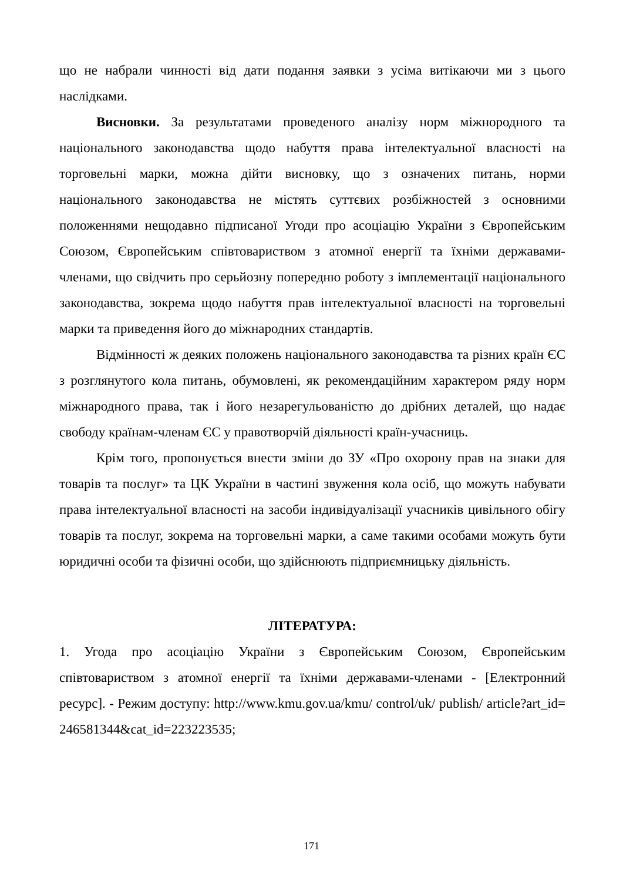що не набрали чинності від дати подання заявки з усіма витікаючи ми з цього наслідками.
Висновки. За результатами проведеного аналізу норм міжнородного та національного законодавства щодо набуття права інтелектуальної власності на торговельні марки, можна дійти висновку, що з означених питань, норми національного законодавства не містять суттєвих розбіжностей з основними положеннями нещодавно підписаної Угоди про асоціацію України з Європейським Союзом, Європейським співтовариством з атомної енергії та їхніми державами-членами, що свідчить про серьйозну попередню роботу з імплементації національного законодавства, зокрема щодо набуття прав інтелектуальної власності на торговельні марки та приведення його до міжнародних стандартів.
Відмінності ж деяких положень національного законодавства та різних країн ЄС з розглянутого кола питань, обумовлені, як рекомендаційним характером ряду норм міжнародного права, так і його незарегульованістю до дрібних деталей, що надає свободу країнам-членам ЄС у правотворчій діяльності країн-учасниць.
Крім того, пропонується внести зміни до ЗУ «Про охорону прав на знаки для товарів та послуг» та ЦК України в частині звуження кола осіб, що можуть набувати права інтелектуальної власності на засоби індивідуалізації учасників цивільного обігу товарів та послуг, зокрема на торговельні марки, а саме такими особами можуть бути юридичні особи та фізичні особи, що здійснюють підприємницьку діяльність.
ЛІТЕРАТУРА:
1. Угода про асоціацію України з Європейським Союзом, Європейським співтовариством з атомної енергії та їхніми державами-членами - [Електронний ресурс]. - Режим доступу: http://www.kmu.gov.ua/kmu/ control/uk/ publish/ article?art_id= 246581344&cat_id=223223535;
171